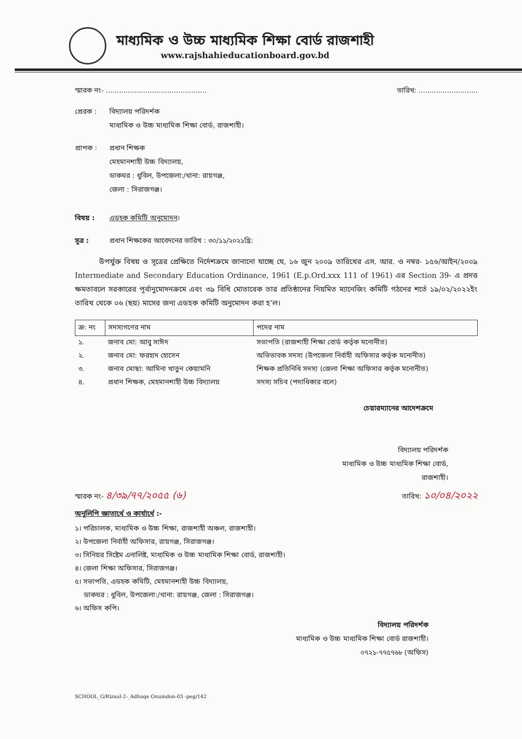মাধ্যমিক ও উচ্চ মাধ্যমিক শিক্ষা বোর্ড রাজশাহী
www.rajshahieducationboard.gov.bd
স্মারক নং- .............................................. তারিখ: ...........................
প্রেরক : বিদ্যালয় পরিদর্শক
মাধ্যমিক ও উচ্চ মাধ্যমিক শিক্ষা বোর্ড, রাজশাহী।
প্রাপক : প্রধান শিক্ষক
মেহমানশাহী উচ্চ বিদ্যালয়,
ডাকঘর : ধুবিল, উপজেলা:/থানা: রায়গঞ্জ,
জেলা : সিরাজগঞ্জ।
বিষয় : এডহক কমিটি অনুমোদন।
সূত্র : প্রধান শিক্ষকের আবেদনের তারিখ : ৩০/১১/২০২১খ্রি:
উপর্যুক্ত বিষয় ও সূত্রের প্রেক্ষিতে নির্দেশক্রমে জানানো যাচ্ছে যে, ১৬ জুন ২০০৯ তারিখের এস. আর. ও নম্বর- ১৫৬/আইন/২০০৯ Intermediate and Secondary Education Ordinance, 1961 (E.p.Ord.xxx 111 of 1961) এর Section 39- এ প্রদত্ত ক্ষমতাবলে সরকারের পূর্বানুমোদনক্রমে এবং ৩৯ বিধি মোতাবেক তার প্রতিষ্ঠানের নিয়মিত ম্যানেজিং কমিটি গঠনের শর্তে ১৯/০২/২০২২ইং তারিখ থেকে ০৬ (ছয়) মাসের জন্য এডহক কমিটি অনুমোদন করা হ'ল।
| ক্র: নং | সদস্যগণের নাম | পদের নাম |
| --- | --- | --- |
| ১. | জনাব মো: আবু সাঈদ | সভাপতি (রাজশাহী শিক্ষা বোর্ড কর্তৃক মনোনীত) |
| ২. | জনাব মো: ফরহাদ হোসেন | অভিভাবক সদস্য (উপজেলা নির্বাহী অফিসার কর্তৃক মনোনীত) |
| ৩. | জনাব মোছা: আমিনা খাতুন কেয়ামনি | শিক্ষক প্রতিনিধি সদস্য (জেলা শিক্ষা অফিসার কর্তৃক মনোনীত) |
| ৪. | প্রধান শিক্ষক, মেহমানশাহী উচ্চ বিদ্যালয় | সদস্য সচিব (পদাধিকার বলে) |
চেয়ারম্যানের আদেশক্রমে
বিদ্যালয় পরিদর্শক
মাধ্যমিক ও উচ্চ মাধ্যমিক শিক্ষা বোর্ড,
রাজশাহী।
স্মারক নং- ৪/৩৯/৭৭/২০৫৫ (৬) তারিখ: ১০/০৪/২০২২
অনুলিপি জ্ঞাতার্থে ও কার্যার্থে :-
১। পরিচালক, মাধ্যমিক ও উচ্চ শিক্ষা, রাজশাহী অঞ্চল, রাজশাহী।
২। উপজেলা নির্বাহী অফিসার, রায়গঞ্জ, সিরাজগঞ্জ।
৩। সিনিয়র সিষ্টেম এনালিষ্ট, মাধ্যমিক ও উচ্চ মাধ্যমিক শিক্ষা বোর্ড, রাজশাহী।
৪। জেলা শিক্ষা অফিসার, সিরাজগঞ্জ।
৫। সভাপতি, এডহক কমিটি, মেহমানশাহী উচ্চ বিদ্যালয়,
ডাকঘর : ধুবিল, উপজেলা:/থানা: রায়গঞ্জ, জেলা : সিরাজগঞ্জ।
৬। অফিস কপি।
বিদ্যালয় পরিদর্শক
মাধ্যমিক ও উচ্চ মাধ্যমিক শিক্ষা বোর্ড রাজশাহী।
০৭২১-৭৭৫৭৬৮ (অফিস)
SCHOOL_G/Rizaul-2-_Adhuqe Onumdon-03 -peg/142